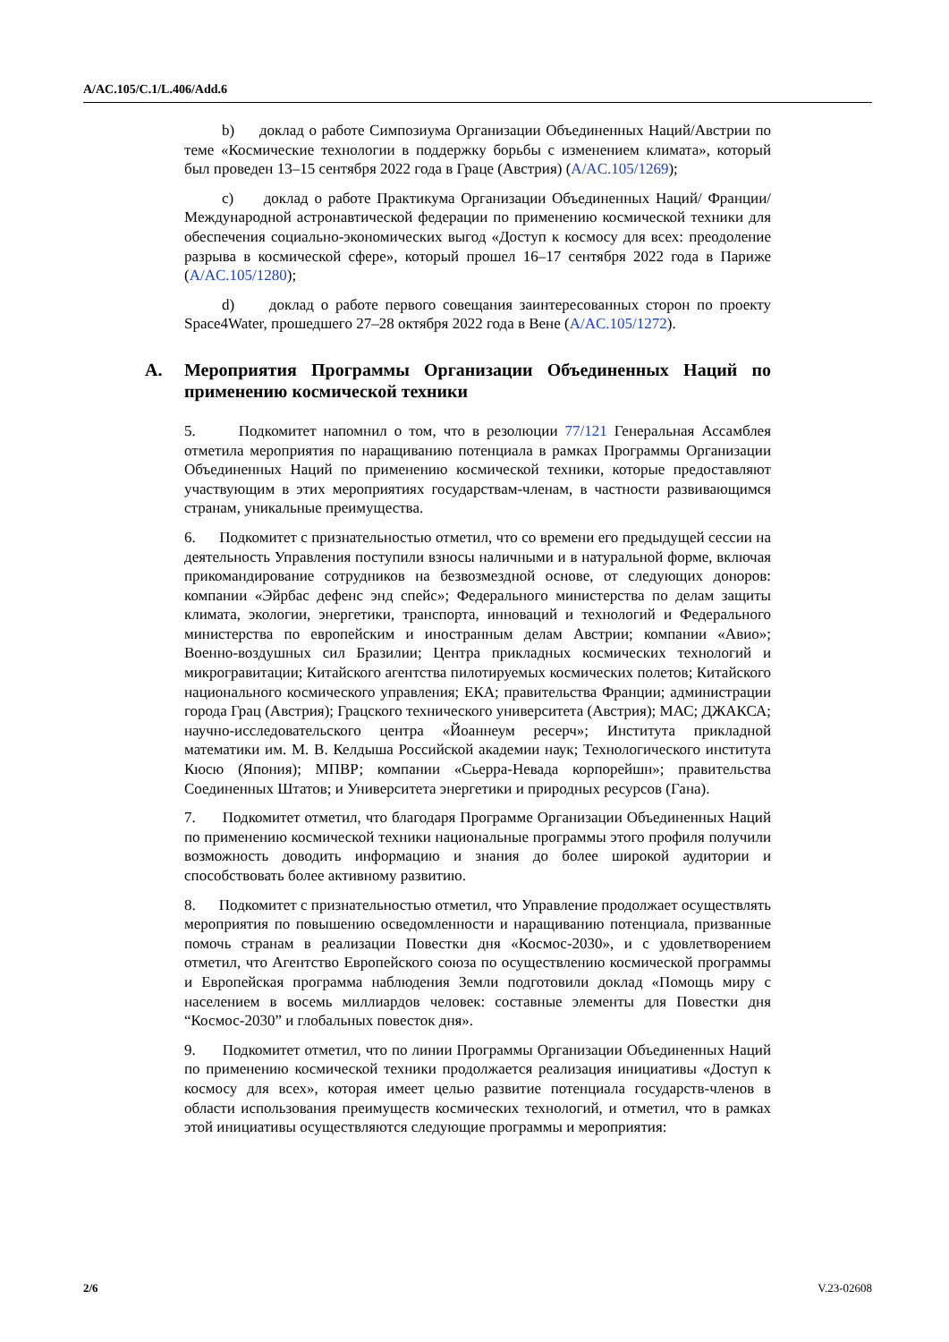A/AC.105/C.1/L.406/Add.6
b) доклад о работе Симпозиума Организации Объединенных Наций/Австрии по теме «Космические технологии в поддержку борьбы с изменением климата», который был проведен 13–15 сентября 2022 года в Граце (Австрия) (A/AC.105/1269);
c) доклад о работе Практикума Организации Объединенных Наций/ Франции/Международной астронавтической федерации по применению космической техники для обеспечения социально-экономических выгод «Доступ к космосу для всех: преодоление разрыва в космической сфере», который прошел 16–17 сентября 2022 года в Париже (A/AC.105/1280);
d) доклад о работе первого совещания заинтересованных сторон по проекту Space4Water, прошедшего 27–28 октября 2022 года в Вене (A/AC.105/1272).
A. Мероприятия Программы Организации Объединенных Наций по применению космической техники
5. Подкомитет напомнил о том, что в резолюции 77/121 Генеральная Ассамблея отметила мероприятия по наращиванию потенциала в рамках Программы Организации Объединенных Наций по применению космической техники, которые предоставляют участвующим в этих мероприятиях государствам-членам, в частности развивающимся странам, уникальные преимущества.
6. Подкомитет с признательностью отметил, что со времени его предыдущей сессии на деятельность Управления поступили взносы наличными и в натуральной форме, включая прикомандирование сотрудников на безвозмездной основе, от следующих доноров: компании «Эйрбас дефенс энд спейс»; Федерального министерства по делам защиты климата, экологии, энергетики, транспорта, инноваций и технологий и Федерального министерства по европейским и иностранным делам Австрии; компании «Авио»; Военно-воздушных сил Бразилии; Центра прикладных космических технологий и микрогравитации; Китайского агентства пилотируемых космических полетов; Китайского национального космического управления; ЕКА; правительства Франции; администрации города Грац (Австрия); Грацского технического университета (Австрия); МАС; ДЖАКСА; научно-исследовательского центра «Йоаннеум ресерч»; Института прикладной математики им. М. В. Келдыша Российской академии наук; Технологического института Кюсю (Япония); МПВР; компании «Сьерра-Невада корпорейшн»; правительства Соединенных Штатов; и Университета энергетики и природных ресурсов (Гана).
7. Подкомитет отметил, что благодаря Программе Организации Объединенных Наций по применению космической техники национальные программы этого профиля получили возможность доводить информацию и знания до более широкой аудитории и способствовать более активному развитию.
8. Подкомитет с признательностью отметил, что Управление продолжает осуществлять мероприятия по повышению осведомленности и наращиванию потенциала, призванные помочь странам в реализации Повестки дня «Космос-2030», и с удовлетворением отметил, что Агентство Европейского союза по осуществлению космической программы и Европейская программа наблюдения Земли подготовили доклад «Помощь миру с населением в восемь миллиардов человек: составные элементы для Повестки дня “Космос-2030” и глобальных повесток дня».
9. Подкомитет отметил, что по линии Программы Организации Объединенных Наций по применению космической техники продолжается реализация инициативы «Доступ к космосу для всех», которая имеет целью развитие потенциала государств-членов в области использования преимуществ космических технологий, и отметил, что в рамках этой инициативы осуществляются следующие программы и мероприятия:
2/6 V.23-02608